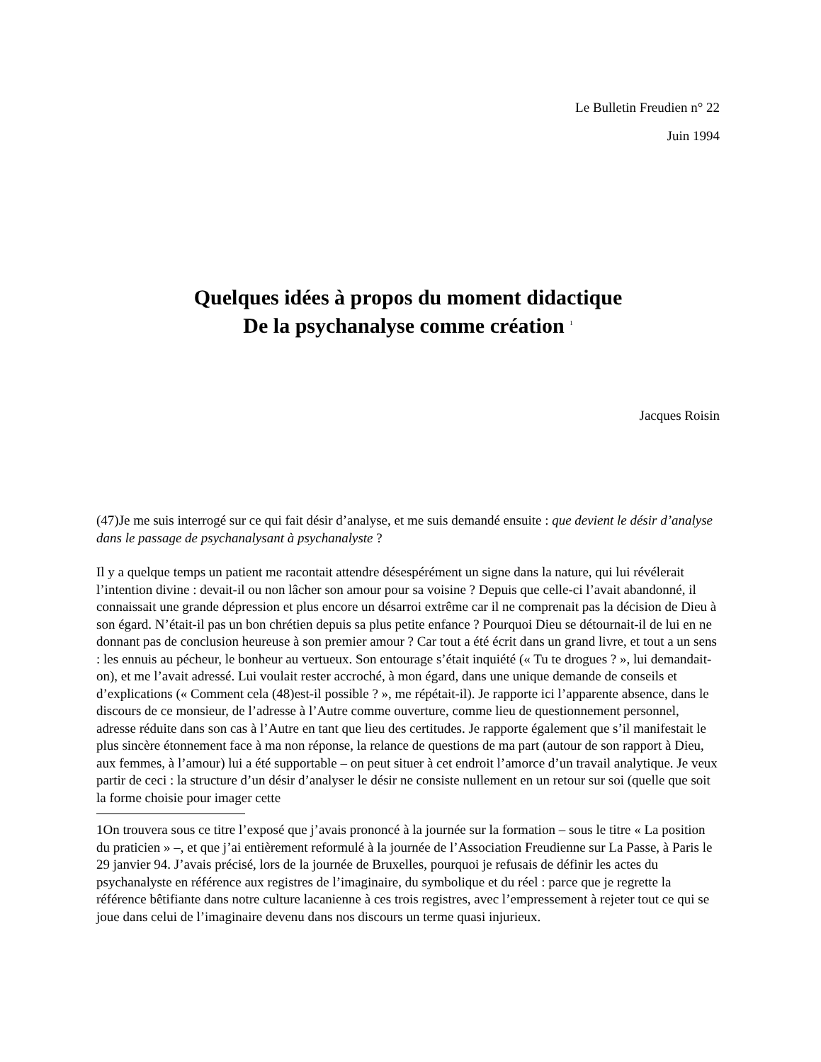Le Bulletin Freudien n° 22
Juin 1994
Quelques idées à propos du moment didactique
De la psychanalyse comme création <sup>1</sup>
Jacques Roisin
(47)Je me suis interrogé sur ce qui fait désir d’analyse, et me suis demandé ensuite : que devient le désir d’analyse dans le passage de psychanalysant à psychanalyste ?
Il y a quelque temps un patient me racontait attendre désespérément un signe dans la nature, qui lui révélerait l’intention divine : devait-il ou non lâcher son amour pour sa voisine ? Depuis que celle-ci l’avait abandonné, il connaissait une grande dépression et plus encore un désarroi extrême car il ne comprenait pas la décision de Dieu à son égard. N’était-il pas un bon chrétien depuis sa plus petite enfance ? Pourquoi Dieu se détournait-il de lui en ne donnant pas de conclusion heureuse à son premier amour ? Car tout a été écrit dans un grand livre, et tout a un sens : les ennuis au pécheur, le bonheur au vertueux. Son entourage s’était inquiété (« Tu te drogues ? », lui demandait-on), et me l’avait adressé. Lui voulait rester accroché, à mon égard, dans une unique demande de conseils et d’explications (« Comment cela (48)est-il possible ? », me répétait-il). Je rapporte ici l’apparente absence, dans le discours de ce monsieur, de l’adresse à l’Autre comme ouverture, comme lieu de questionnement personnel, adresse réduite dans son cas à l’Autre en tant que lieu des certitudes. Je rapporte également que s’il manifestait le plus sincère étonnement face à ma non réponse, la relance de questions de ma part (autour de son rapport à Dieu, aux femmes, à l’amour) lui a été supportable – on peut situer à cet endroit l’amorce d’un travail analytique. Je veux partir de ceci : la structure d’un désir d’analyser le désir ne consiste nullement en un retour sur soi (quelle que soit la forme choisie pour imager cette
1On trouvera sous ce titre l’exposé que j’avais prononcé à la journée sur la formation – sous le titre « La position du praticien » –, et que j’ai entièrement reformulé à la journée de l’Association Freudienne sur La Passe, à Paris le 29 janvier 94. J’avais précisé, lors de la journée de Bruxelles, pourquoi je refusais de définir les actes du psychanalyste en référence aux registres de l’imaginaire, du symbolique et du réel : parce que je regrette la référence bêtifiante dans notre culture lacanienne à ces trois registres, avec l’empressement à rejeter tout ce qui se joue dans celui de l’imaginaire devenu dans nos discours un terme quasi injurieux.